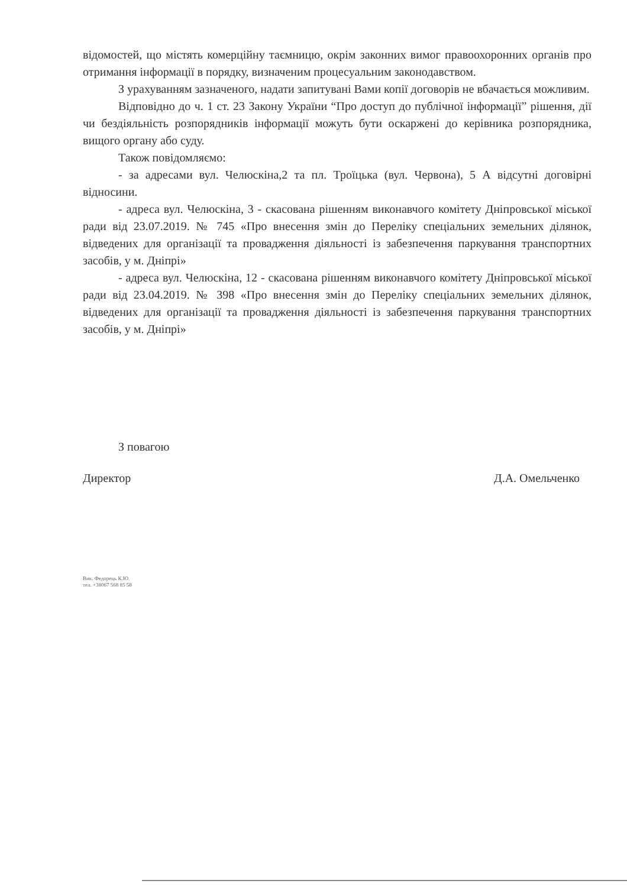відомостей, що містять комерційну таємницю, окрім законних вимог правоохоронних органів про отримання інформації в порядку, визначеним процесуальним законодавством.
З урахуванням зазначеного, надати запитувані Вами копії договорів не вбачається можливим.
Відповідно до ч. 1 ст. 23 Закону України “Про доступ до публічної інформації” рішення, дії чи бездіяльність розпорядників інформації можуть бути оскаржені до керівника розпорядника, вищого органу або суду.
Також повідомляємо:
- за адресами вул. Челюскіна,2 та пл. Троїцька (вул. Червона), 5 А відсутні договірні відносини.
- адреса вул. Челюскіна, 3 - скасована рішенням виконавчого комітету Дніпровської міської ради від 23.07.2019. № 745 «Про внесення змін до Переліку спеціальних земельних ділянок, відведених для організації та провадження діяльності із забезпечення паркування транспортних засобів, у м. Дніпрі»
- адреса вул. Челюскіна, 12 - скасована рішенням виконавчого комітету Дніпровської міської ради від 23.04.2019. № 398 «Про внесення змін до Переліку спеціальних земельних ділянок, відведених для організації та провадження діяльності із забезпечення паркування транспортних засобів, у м. Дніпрі»
З повагою
Директор Д.А. Омельченко
Вик. Федорець К.Ю.
тел. +38067 568 85 58